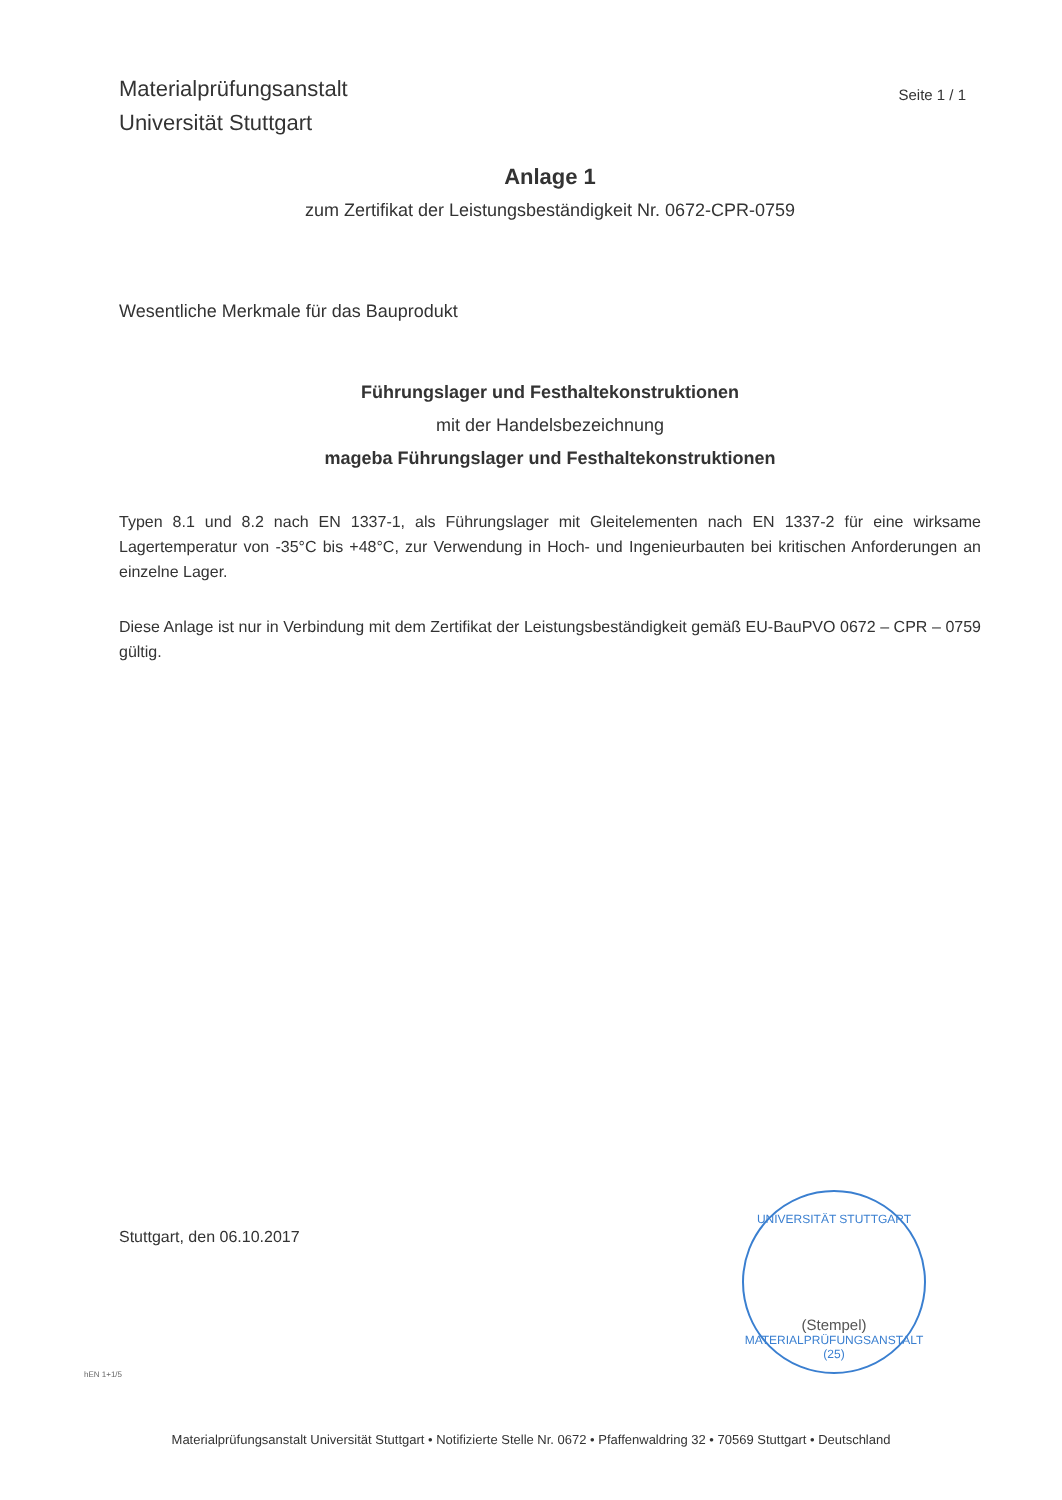Materialprüfungsanstalt
Universität Stuttgart
Seite 1 / 1
Anlage 1
zum Zertifikat der Leistungsbeständigkeit Nr. 0672-CPR-0759
Wesentliche Merkmale für das Bauprodukt
Führungslager und Festhaltekonstruktionen
mit der Handelsbezeichnung
mageba Führungslager und Festhaltekonstruktionen
Typen 8.1 und 8.2 nach EN 1337-1, als Führungslager mit Gleitelementen nach EN 1337-2 für eine wirksame Lagertemperatur von -35°C bis +48°C, zur Verwendung in Hoch- und Ingenieurbauten bei kritischen Anforderungen an einzelne Lager.
Diese Anlage ist nur in Verbindung mit dem Zertifikat der Leistungsbeständigkeit gemäß EU-BauPVO 0672 – CPR – 0759 gültig.
Stuttgart, den 06.10.2017
UNIVERSITÄT STUTTGART
(Stempel)
MATERIALPRÜFUNGSANSTALT (25)
hEN 1+1/5
Materialprüfungsanstalt Universität Stuttgart • Notifizierte Stelle Nr. 0672 • Pfaffenwaldring 32 • 70569 Stuttgart • Deutschland